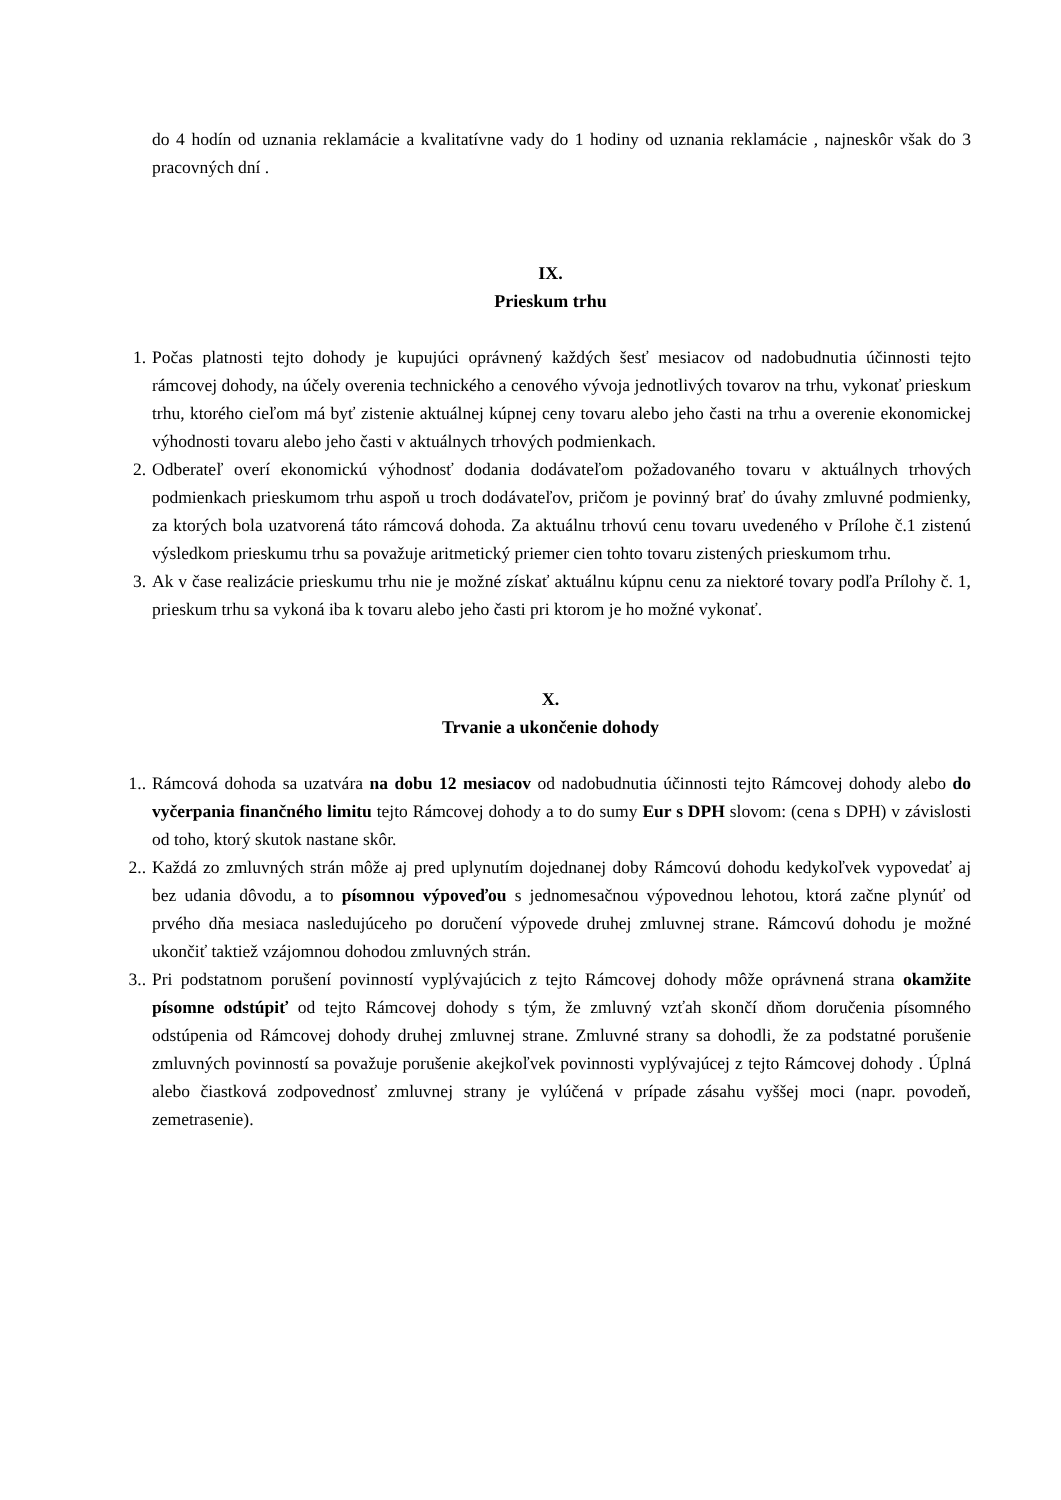do 4 hodín od uznania reklamácie a kvalitatívne vady do 1 hodiny od uznania reklamácie , najneskôr však do 3 pracovných dní .
IX.
Prieskum trhu
1. Počas platnosti tejto dohody je kupujúci oprávnený každých šesť mesiacov od nadobudnutia účinnosti tejto rámcovej dohody, na účely overenia technického a cenového vývoja jednotlivých tovarov na trhu, vykonať prieskum trhu, ktorého cieľom má byť zistenie aktuálnej kúpnej ceny tovaru alebo jeho časti na trhu a overenie ekonomickej výhodnosti tovaru alebo jeho časti v aktuálnych trhových podmienkach.
2. Odberateľ overí ekonomickú výhodnosť dodania dodávateľom požadovaného tovaru v aktuálnych trhových podmienkach prieskumom trhu aspoň u troch dodávateľov, pričom je povinný brať do úvahy zmluvné podmienky, za ktorých bola uzatvorená táto rámcová dohoda. Za aktuálnu trhovú cenu tovaru uvedeného v Prílohe č.1 zistenú výsledkom prieskumu trhu sa považuje aritmetický priemer cien tohto tovaru zistených prieskumom trhu.
3. Ak v čase realizácie prieskumu trhu nie je možné získať aktuálnu kúpnu cenu za niektoré tovary podľa Prílohy č. 1, prieskum trhu sa vykoná iba k tovaru alebo jeho časti pri ktorom je ho možné vykonať.
X.
Trvanie a ukončenie dohody
1.. Rámcová dohoda sa uzatvára na dobu 12 mesiacov od nadobudnutia účinnosti tejto Rámcovej dohody alebo do vyčerpania finančného limitu tejto Rámcovej dohody a to do sumy Eur s DPH slovom: (cena s DPH) v závislosti od toho, ktorý skutok nastane skôr.
2.. Každá zo zmluvných strán môže aj pred uplynutím dojednanej doby Rámcovú dohodu kedykoľvek vypovedať aj bez udania dôvodu, a to písomnou výpoveďou s jednomesačnou výpovednou lehotou, ktorá začne plynúť od prvého dňa mesiaca nasledujúceho po doručení výpovede druhej zmluvnej strane. Rámcovú dohodu je možné ukončiť taktiež vzájomnou dohodou zmluvných strán.
3.. Pri podstatnom porušení povinností vyplývajúcich z tejto Rámcovej dohody môže oprávnená strana okamžite písomne odstúpiť od tejto Rámcovej dohody s tým, že zmluvný vzťah skončí dňom doručenia písomného odstúpenia od Rámcovej dohody druhej zmluvnej strane. Zmluvné strany sa dohodli, že za podstatné porušenie zmluvných povinností sa považuje porušenie akejkoľvek povinnosti vyplývajúcej z tejto Rámcovej dohody . Úplná alebo čiastková zodpovednosť zmluvnej strany je vylúčená v prípade zásahu vyššej moci (napr. povodeň, zemetrasenie).